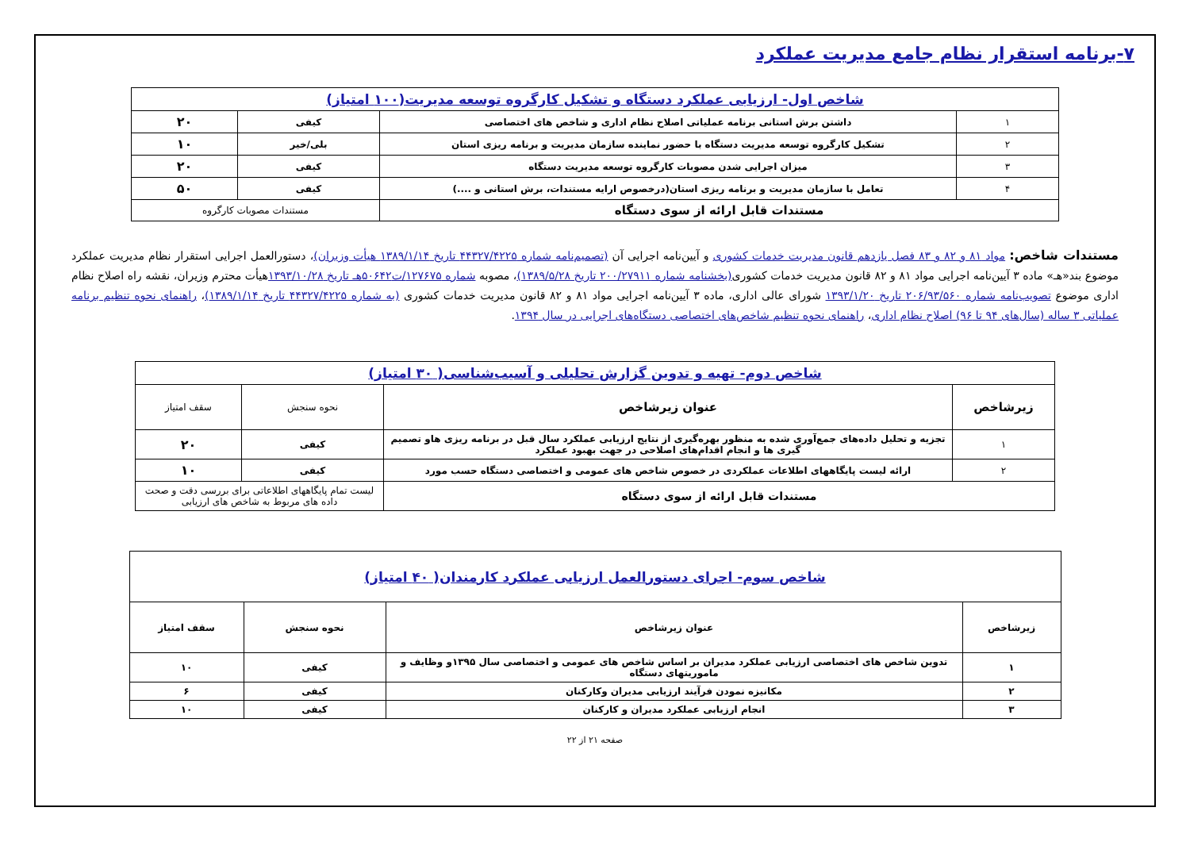۷-برنامه استقرار نظام جامع مدیریت عملکرد
| شاخص اول- ارزیابی عملکرد دستگاه و تشکیل کارگروه توسعه مدیریت(۱۰۰ امتیاز) | | | |
| ۱ | داشتن برش استانی برنامه عملیاتی اصلاح نظام اداری و شاخص های اختصاصی | کیفی | ۲۰ |
| ۲ | تشکیل کارگروه توسعه مدیریت دستگاه با حضور نماینده سازمان مدیریت و برنامه ریزی استان | بلی/خیر | ۱۰ |
| ۳ | میزان اجرایی شدن مصوبات کارگروه توسعه مدیریت دستگاه | کیفی | ۲۰ |
| ۴ | تعامل با سازمان مدیریت و برنامه ریزی استان(درخصوص ارایه مستندات، برش استانی و ....) | کیفی | ۵۰ |
| مستندات قابل ارائه از سوی دستگاه | | مستندات مصوبات کارگروه | |
مستندات شاخص: مواد ۸۱ و ۸۲ و ۸۳ فصل یازدهم قانون مدیریت خدمات کشوری و آیین‌نامه اجرایی آن (تصمیم‌نامه شماره ۴۴۳۲۷/۴۲۲۵ تاریخ ۱۳۸۹/۱/۱۴ هیأت وزیران)، دستورالعمل اجرایی استقرار نظام مدیریت عملکرد موضوع بند«هـ» ماده ۳ آیین‌نامه اجرایی مواد ۸۱ و ۸۲ قانون مدیریت خدمات کشوری(بخشنامه شماره ۲۰۰/۲۷۹۱۱ تاریخ ۱۳۸۹/۵/۲۸)، مصوبه شماره ۱۲۷۶۷۵/ت۵۰۶۴۲هـ تاریخ ۱۳۹۳/۱۰/۲۸هیأت محترم وزیران، نقشه راه اصلاح نظام اداری موضوع تصویب‌نامه شماره ۲۰۶/۹۳/۵۶۰ تاریخ ۱۳۹۳/۱/۲۰ شورای عالی اداری، ماده ۳ آیین‌نامه اجرایی مواد ۸۱ و ۸۲ قانون مدیریت خدمات کشوری (به شماره ۴۴۳۲۷/۴۲۲۵ تاریخ ۱۳۸۹/۱/۱۴)، راهنمای نحوه تنظیم برنامه عملیاتی ۳ ساله (سال‌های ۹۴ تا ۹۶) اصلاح نظام اداری، راهنمای نحوه تنظیم شاخص‌های اختصاصی دستگاه‌های اجرایی در سال ۱۳۹۴.
| شاخص دوم- تهیه و تدوین گزارش تحلیلی و آسیب‌شناسی( ۳۰ امتیاز) | | | |
| زیرشاخص | عنوان زیرشاخص | نحوه سنجش | سقف امتیاز |
| ۱ | تجزیه و تحلیل داده‌های جمع‌آوری شده به منظور بهره‌گیری از نتایج ارزیابی عملکرد سال قبل در برنامه ریزی هاو تصمیم گیری ها و انجام اقدام‌های اصلاحی در جهت بهبود عملکرد | کیفی | ۲۰ |
| ۲ | ارائه لیست پایگاههای اطلاعات عملکردی در خصوص شاخص های عمومی و اختصاصی دستگاه حسب مورد | کیفی | ۱۰ |
| مستندات قابل ارائه از سوی دستگاه | | لیست تمام پایگاههای اطلاعاتی برای بررسی دقت و صحت داده های مربوط به شاخص های ارزیابی | |
| شاخص سوم- اجرای دستورالعمل ارزیابی عملکرد کارمندان( ۴۰ امتیاز) | | | |
| زیرشاخص | عنوان زیرشاخص | نحوه سنجش | سقف امتیاز |
| ۱ | تدوین شاخص های اختصاصی ارزیابی عملکرد مدیران بر اساس شاخص های عمومی و اختصاصی سال ۱۳۹۵و وظایف و ماموریتهای دستگاه | کیفی | ۱۰ |
| ۲ | مکانیزه نمودن فرآیند ارزیابی مدیران وکارکنان | کیفی | ۶ |
| ۳ | انجام ارزیابی عملکرد مدیران و کارکنان | کیفی | ۱۰ |
صفحه ۲۱ از ۲۲